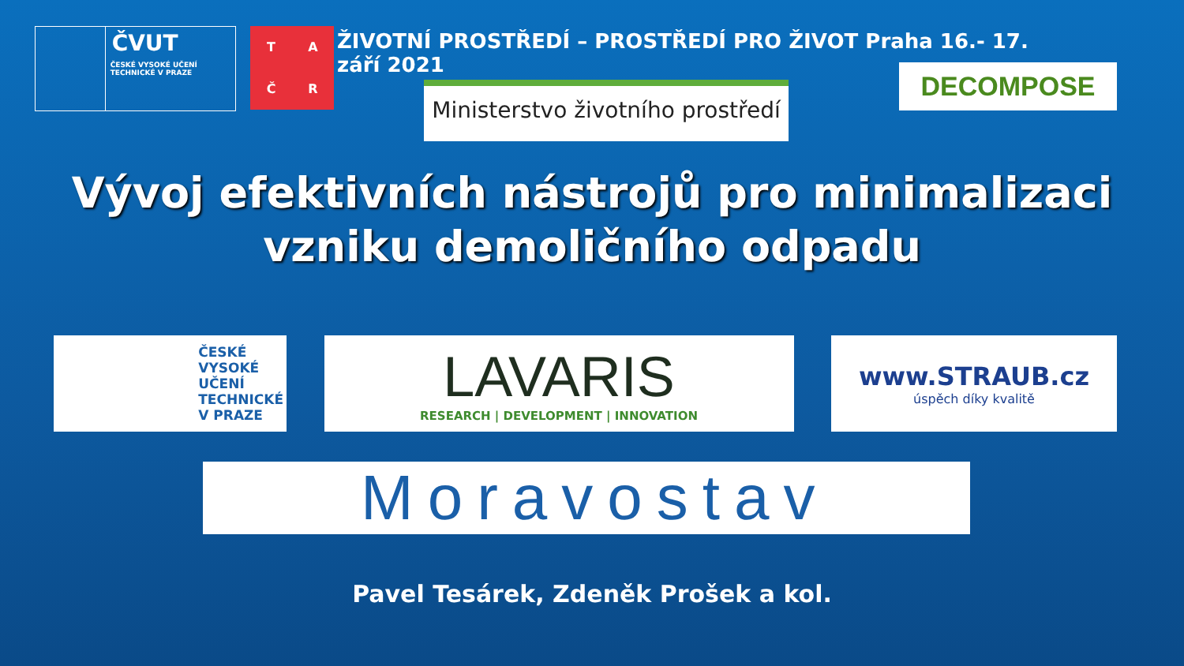ČVUT
ČESKÉ VYSOKÉ UČENÍ TECHNICKÉ V PRAZE
TAČR
ŽIVOTNÍ PROSTŘEDÍ – PROSTŘEDÍ PRO ŽIVOT Praha 16.- 17. září 2021
Ministerstvo životního prostředí
DECOMPOSE
Vývoj efektivních nástrojů pro minimalizaci
vzniku demoličního odpadu
ČESKÉ
VYSOKÉ
UČENÍ
TECHNICKÉ
V PRAZE
LAVARIS
RESEARCH | DEVELOPMENT | INNOVATION
www.STRAUB.cz
úspěch díky kvalitě
Moravostav
Pavel Tesárek, Zdeněk Prošek a kol.